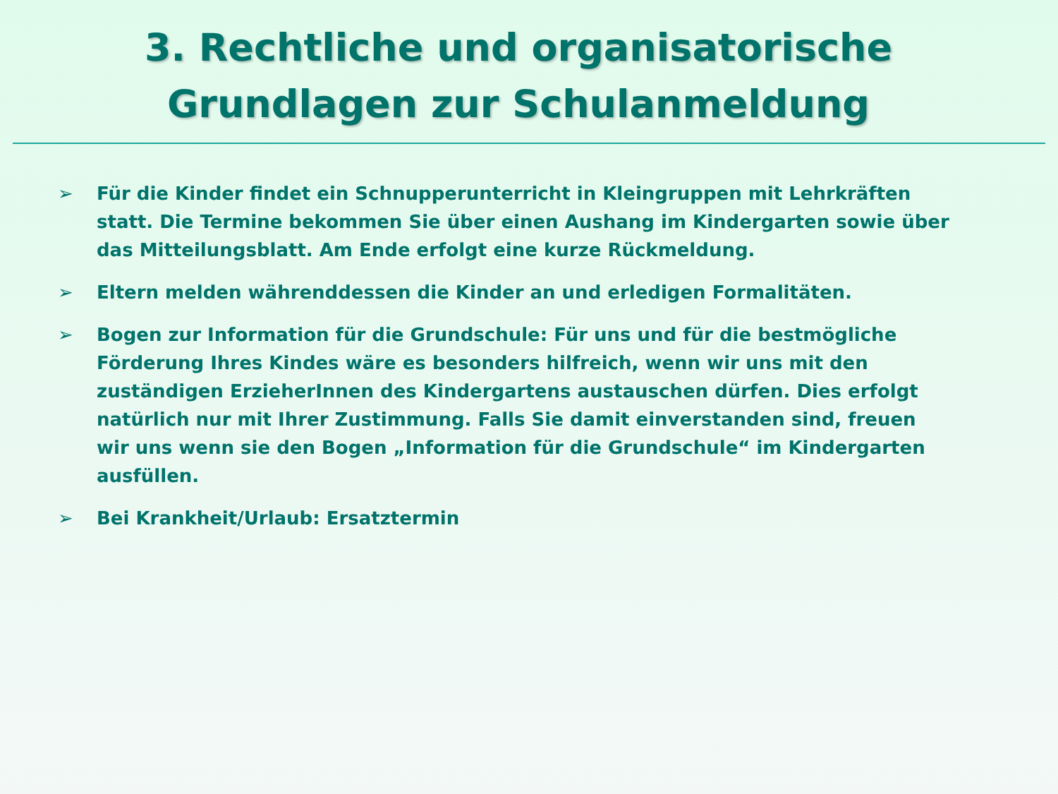3. Rechtliche und organisatorische Grundlagen zur Schulanmeldung
➢ Für die Kinder findet ein Schnupperunterricht in Kleingruppen mit Lehrkräften statt. Die Termine bekommen Sie über einen Aushang im Kindergarten sowie über das Mitteilungsblatt. Am Ende erfolgt eine kurze Rückmeldung.
➢ Eltern melden währenddessen die Kinder an und erledigen Formalitäten.
➢ Bogen zur Information für die Grundschule: Für uns und für die bestmögliche Förderung Ihres Kindes wäre es besonders hilfreich, wenn wir uns mit den zuständigen ErzieherInnen des Kindergartens austauschen dürfen. Dies erfolgt natürlich nur mit Ihrer Zustimmung. Falls Sie damit einverstanden sind, freuen wir uns wenn sie den Bogen „Information für die Grundschule“ im Kindergarten ausfüllen.
➢ Bei Krankheit/Urlaub: Ersatztermin